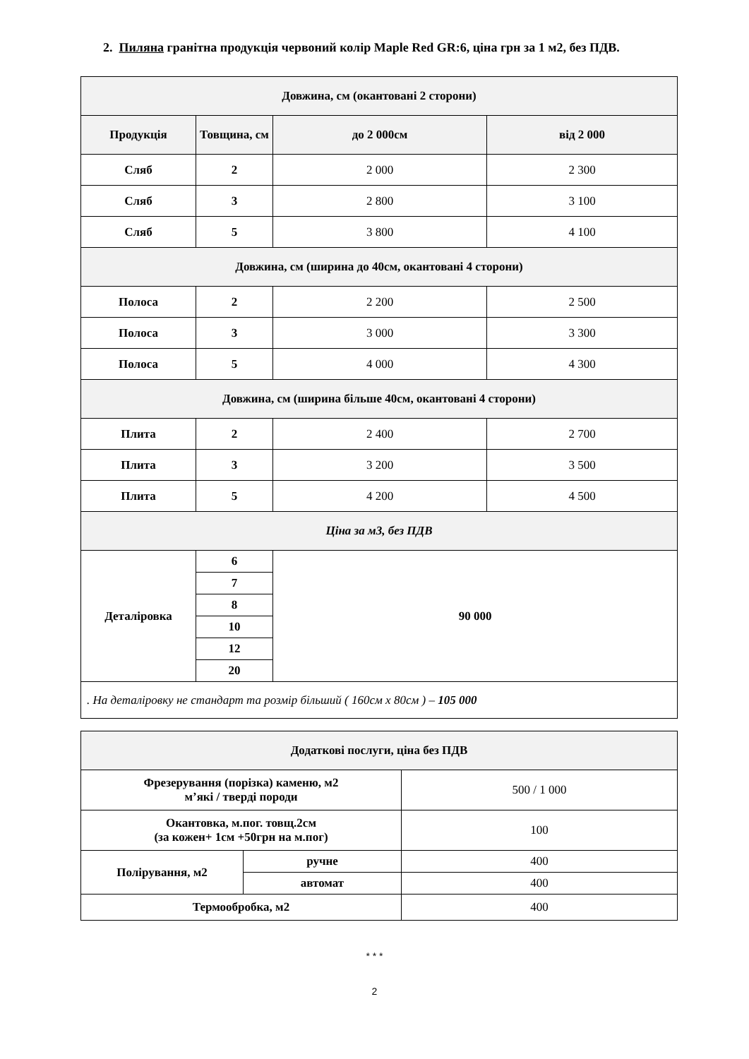2. Пиляна гранітна продукція червоний колір Maple Red GR:6, ціна грн за 1 м2, без ПДВ.
| Довжина, см (окантовані 2 сторони) | | | |
| Продукція | Товщина, см | до 2 000см | від 2 000 |
| Сляб | 2 | 2 000 | 2 300 |
| Сляб | 3 | 2 800 | 3 100 |
| Сляб | 5 | 3 800 | 4 100 |
| Довжина, см (ширина до 40см, окантовані 4 сторони) | | | |
| Полоса | 2 | 2 200 | 2 500 |
| Полоса | 3 | 3 000 | 3 300 |
| Полоса | 5 | 4 000 | 4 300 |
| Довжина, см (ширина більше 40см, окантовані 4 сторони) | | | |
| Плита | 2 | 2 400 | 2 700 |
| Плита | 3 | 3 200 | 3 500 |
| Плита | 5 | 4 200 | 4 500 |
| Ціна за м3, без ПДВ | | | |
| Деталіровка | 6 | 90 000 | |
| | 7 | | |
| | 8 | | |
| | 10 | | |
| | 12 | | |
| | 20 | | |
| . На деталіровку не стандарт та розмір більший ( 160см x 80см ) – 105 000 | | | |
| Додаткові послуги, ціна без ПДВ | | |
| Фрезерування (порізка) каменю, м2 м’які / тверді породи | | 500 / 1 000 |
| Окантовка, м.пог. товщ.2см (за кожен+ 1см +50грн на м.пог) | | 100 |
| Полірування, м2 | ручне | 400 |
| | автомат | 400 |
| Термообробка, м2 | | 400 |
* * *
2